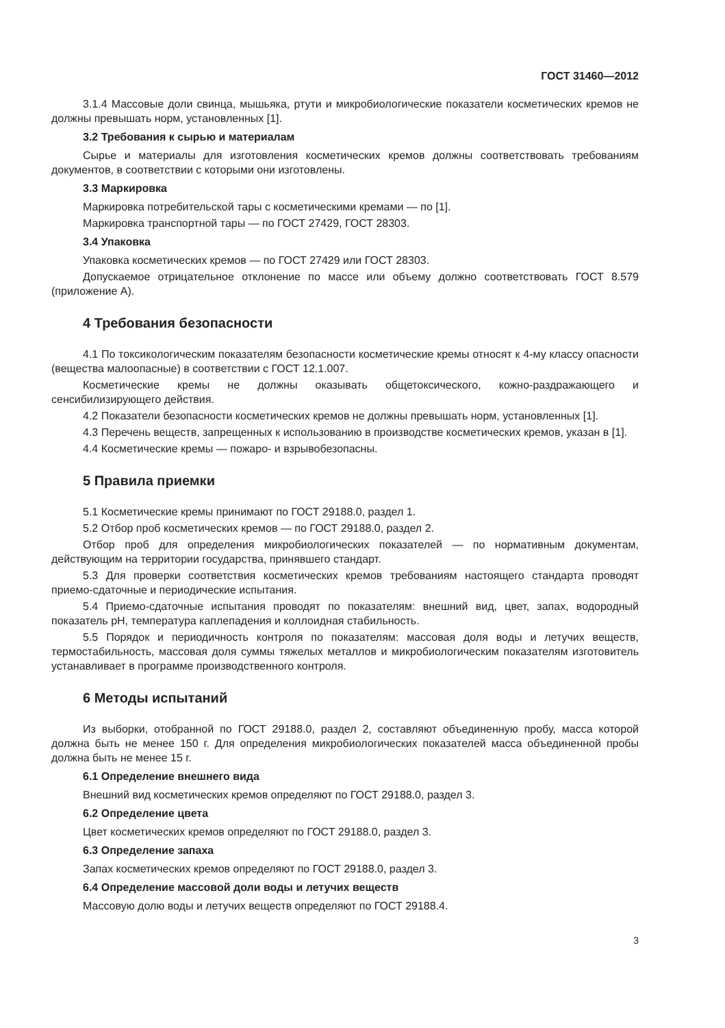ГОСТ 31460—2012
3.1.4 Массовые доли свинца, мышьяка, ртути и микробиологические показатели косметических кремов не должны превышать норм, установленных [1].
3.2 Требования к сырью и материалам
Сырье и материалы для изготовления косметических кремов должны соответствовать требованиям документов, в соответствии с которыми они изготовлены.
3.3 Маркировка
Маркировка потребительской тары с косметическими кремами — по [1].
Маркировка транспортной тары — по ГОСТ 27429, ГОСТ 28303.
3.4 Упаковка
Упаковка косметических кремов — по ГОСТ 27429 или ГОСТ 28303.
Допускаемое отрицательное отклонение по массе или объему должно соответствовать ГОСТ 8.579 (приложение А).
4 Требования безопасности
4.1 По токсикологическим показателям безопасности косметические кремы относят к 4-му классу опасности (вещества малоопасные) в соответствии с ГОСТ 12.1.007.
Косметические кремы не должны оказывать общетоксического, кожно-раздражающего и сенсибилизирующего действия.
4.2 Показатели безопасности косметических кремов не должны превышать норм, установленных [1].
4.3 Перечень веществ, запрещенных к использованию в производстве косметических кремов, указан в [1].
4.4 Косметические кремы — пожаро- и взрывобезопасны.
5 Правила приемки
5.1 Косметические кремы принимают по ГОСТ 29188.0, раздел 1.
5.2 Отбор проб косметических кремов — по ГОСТ 29188.0, раздел 2.
Отбор проб для определения микробиологических показателей — по нормативным документам, действующим на территории государства, принявшего стандарт.
5.3 Для проверки соответствия косметических кремов требованиям настоящего стандарта проводят приемо-сдаточные и периодические испытания.
5.4 Приемо-сдаточные испытания проводят по показателям: внешний вид, цвет, запах, водородный показатель pH, температура каплепадения и коллоидная стабильность.
5.5 Порядок и периодичность контроля по показателям: массовая доля воды и летучих веществ, термостабильность, массовая доля суммы тяжелых металлов и микробиологическим показателям изготовитель устанавливает в программе производственного контроля.
6 Методы испытаний
Из выборки, отобранной по ГОСТ 29188.0, раздел 2, составляют объединенную пробу, масса которой должна быть не менее 150 г. Для определения микробиологических показателей масса объединенной пробы должна быть не менее 15 г.
6.1 Определение внешнего вида
Внешний вид косметических кремов определяют по ГОСТ 29188.0, раздел 3.
6.2 Определение цвета
Цвет косметических кремов определяют по ГОСТ 29188.0, раздел 3.
6.3 Определение запаха
Запах косметических кремов определяют по ГОСТ 29188.0, раздел 3.
6.4 Определение массовой доли воды и летучих веществ
Массовую долю воды и летучих веществ определяют по ГОСТ 29188.4.
3